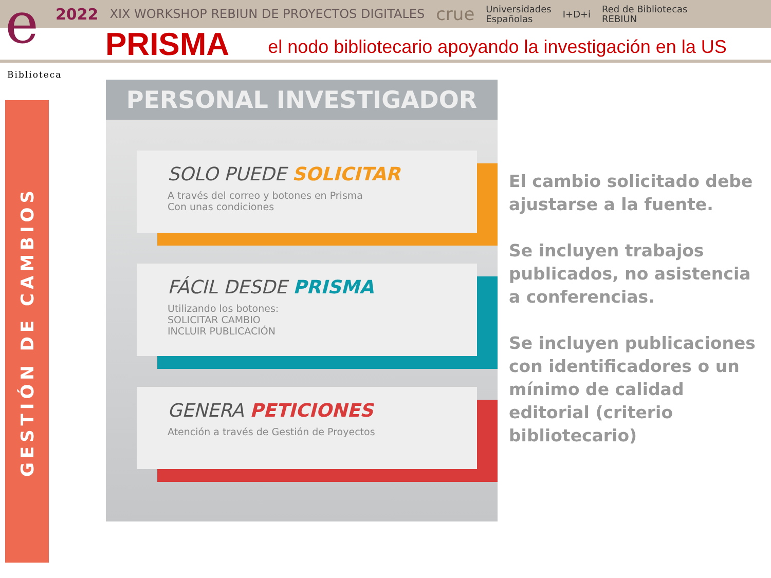e
2022 XIX WORKSHOP REBIUN DE PROYECTOS DIGITALES crue Universidades
Españolas I+D+i Red de Bibliotecas
REBIUN
PRISMA
el nodo bibliotecario apoyando la investigación en la US
Biblioteca
GESTIÓN DE CAMBIOS
PERSONAL INVESTIGADOR
SOLO PUEDE SOLICITAR
A través del correo y botones en Prisma
Con unas condiciones
FÁCIL DESDE PRISMA
Utilizando los botones:
SOLICITAR CAMBIO
INCLUIR PUBLICACIÓN
GENERA PETICIONES
Atención a través de Gestión de Proyectos
El cambio solicitado debe ajustarse a la fuente.
Se incluyen trabajos publicados, no asistencia a conferencias.
Se incluyen publicaciones con identificadores o un mínimo de calidad editorial (criterio bibliotecario)